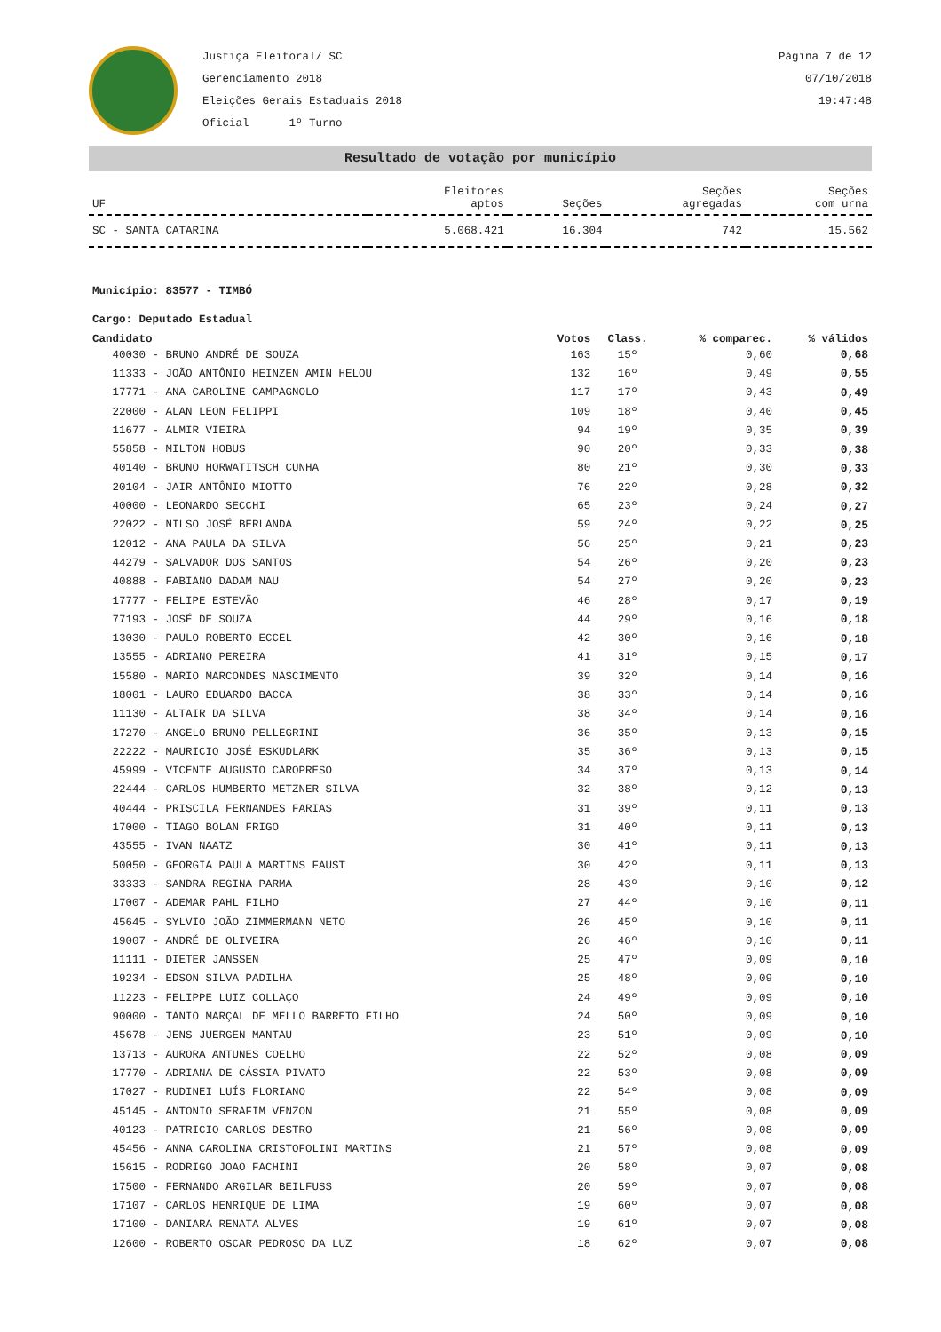Justiça Eleitoral/ SC
Gerenciamento 2018
Eleições Gerais Estaduais 2018
Oficial 1º Turno
Página 7 de 12
07/10/2018
19:47:48
Resultado de votação por município
| UF | Eleitores aptos | Seções | Seções agregadas | Seções com urna |
| --- | --- | --- | --- | --- |
| SC - SANTA CATARINA | 5.068.421 | 16.304 | 742 | 15.562 |
Município: 83577 - TIMBÓ
Cargo: Deputado Estadual
| Candidato | Votos | Class. | % comparec. | % válidos |
| --- | --- | --- | --- | --- |
| 40030 - BRUNO ANDRÉ DE SOUZA | 163 | 15º | 0,60 | 0,68 |
| 11333 - JOÃO ANTÔNIO HEINZEN AMIN HELOU | 132 | 16º | 0,49 | 0,55 |
| 17771 - ANA CAROLINE CAMPAGNOLO | 117 | 17º | 0,43 | 0,49 |
| 22000 - ALAN LEON FELIPPI | 109 | 18º | 0,40 | 0,45 |
| 11677 - ALMIR VIEIRA | 94 | 19º | 0,35 | 0,39 |
| 55858 - MILTON HOBUS | 90 | 20º | 0,33 | 0,38 |
| 40140 - BRUNO HORWATITSCH CUNHA | 80 | 21º | 0,30 | 0,33 |
| 20104 - JAIR ANTÔNIO MIOTTO | 76 | 22º | 0,28 | 0,32 |
| 40000 - LEONARDO SECCHI | 65 | 23º | 0,24 | 0,27 |
| 22022 - NILSO JOSÉ BERLANDA | 59 | 24º | 0,22 | 0,25 |
| 12012 - ANA PAULA DA SILVA | 56 | 25º | 0,21 | 0,23 |
| 44279 - SALVADOR DOS SANTOS | 54 | 26º | 0,20 | 0,23 |
| 40888 - FABIANO DADAM NAU | 54 | 27º | 0,20 | 0,23 |
| 17777 - FELIPE ESTEVÃO | 46 | 28º | 0,17 | 0,19 |
| 77193 - JOSÉ DE SOUZA | 44 | 29º | 0,16 | 0,18 |
| 13030 - PAULO ROBERTO ECCEL | 42 | 30º | 0,16 | 0,18 |
| 13555 - ADRIANO PEREIRA | 41 | 31º | 0,15 | 0,17 |
| 15580 - MARIO MARCONDES NASCIMENTO | 39 | 32º | 0,14 | 0,16 |
| 18001 - LAURO EDUARDO BACCA | 38 | 33º | 0,14 | 0,16 |
| 11130 - ALTAIR DA SILVA | 38 | 34º | 0,14 | 0,16 |
| 17270 - ANGELO BRUNO PELLEGRINI | 36 | 35º | 0,13 | 0,15 |
| 22222 - MAURICIO JOSÉ ESKUDLARK | 35 | 36º | 0,13 | 0,15 |
| 45999 - VICENTE AUGUSTO CAROPRESO | 34 | 37º | 0,13 | 0,14 |
| 22444 - CARLOS HUMBERTO METZNER SILVA | 32 | 38º | 0,12 | 0,13 |
| 40444 - PRISCILA FERNANDES FARIAS | 31 | 39º | 0,11 | 0,13 |
| 17000 - TIAGO BOLAN FRIGO | 31 | 40º | 0,11 | 0,13 |
| 43555 - IVAN NAATZ | 30 | 41º | 0,11 | 0,13 |
| 50050 - GEORGIA PAULA MARTINS FAUST | 30 | 42º | 0,11 | 0,13 |
| 33333 - SANDRA REGINA PARMA | 28 | 43º | 0,10 | 0,12 |
| 17007 - ADEMAR PAHL FILHO | 27 | 44º | 0,10 | 0,11 |
| 45645 - SYLVIO JOÃO ZIMMERMANN NETO | 26 | 45º | 0,10 | 0,11 |
| 19007 - ANDRÉ DE OLIVEIRA | 26 | 46º | 0,10 | 0,11 |
| 11111 - DIETER JANSSEN | 25 | 47º | 0,09 | 0,10 |
| 19234 - EDSON SILVA PADILHA | 25 | 48º | 0,09 | 0,10 |
| 11223 - FELIPPE LUIZ COLLAÇO | 24 | 49º | 0,09 | 0,10 |
| 90000 - TANIO MARÇAL DE MELLO BARRETO FILHO | 24 | 50º | 0,09 | 0,10 |
| 45678 - JENS JUERGEN MANTAU | 23 | 51º | 0,09 | 0,10 |
| 13713 - AURORA ANTUNES COELHO | 22 | 52º | 0,08 | 0,09 |
| 17770 - ADRIANA DE CÁSSIA PIVATO | 22 | 53º | 0,08 | 0,09 |
| 17027 - RUDINEI LUÍS FLORIANO | 22 | 54º | 0,08 | 0,09 |
| 45145 - ANTONIO SERAFIM VENZON | 21 | 55º | 0,08 | 0,09 |
| 40123 - PATRICIO CARLOS DESTRO | 21 | 56º | 0,08 | 0,09 |
| 45456 - ANNA CAROLINA CRISTOFOLINI MARTINS | 21 | 57º | 0,08 | 0,09 |
| 15615 - RODRIGO JOAO FACHINI | 20 | 58º | 0,07 | 0,08 |
| 17500 - FERNANDO ARGILAR BEILFUSS | 20 | 59º | 0,07 | 0,08 |
| 17107 - CARLOS HENRIQUE DE LIMA | 19 | 60º | 0,07 | 0,08 |
| 17100 - DANIARA RENATA ALVES | 19 | 61º | 0,07 | 0,08 |
| 12600 - ROBERTO OSCAR PEDROSO DA LUZ | 18 | 62º | 0,07 | 0,08 |